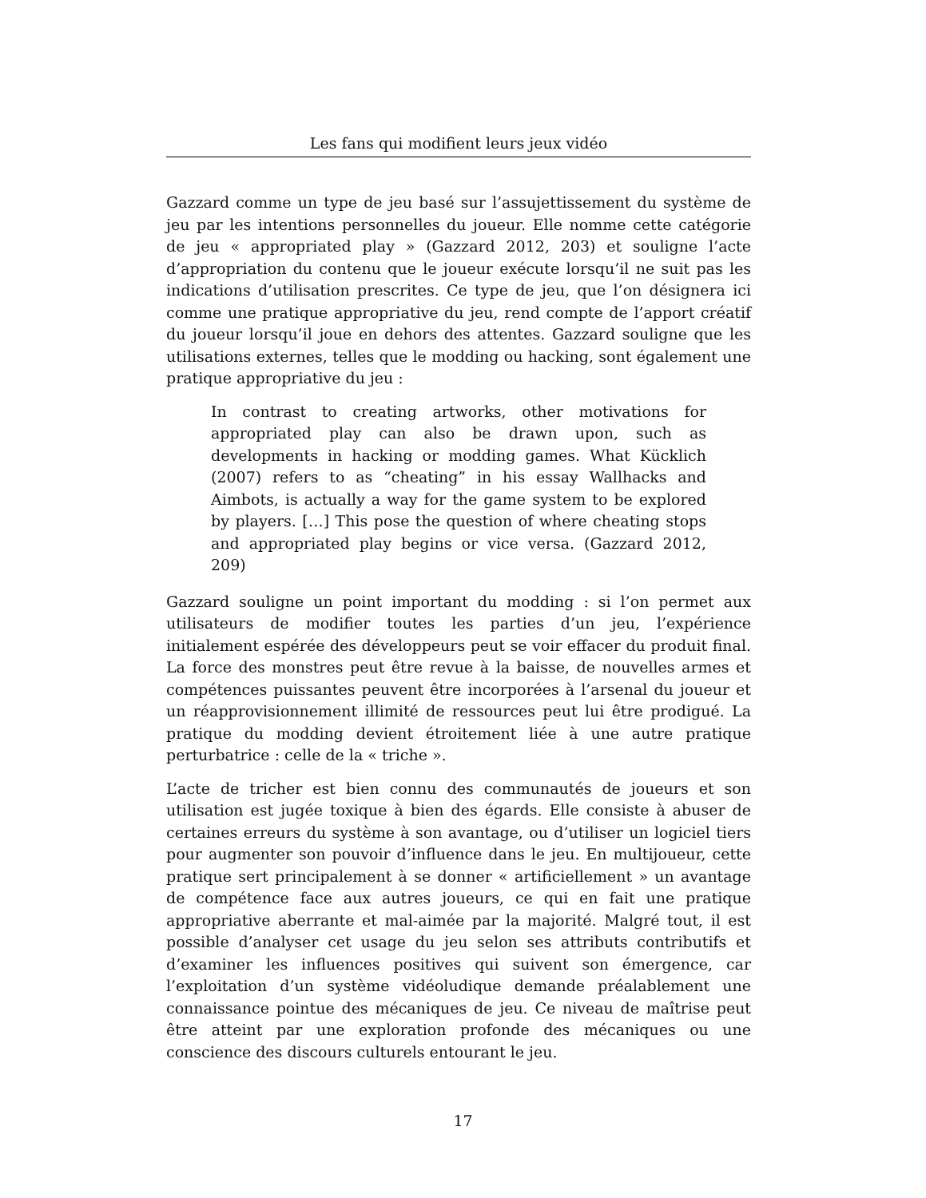Les fans qui modifient leurs jeux vidéo
Gazzard comme un type de jeu basé sur l’assujettissement du système de jeu par les intentions personnelles du joueur. Elle nomme cette catégorie de jeu « appropriated play » (Gazzard 2012, 203) et souligne l’acte d’appropriation du contenu que le joueur exécute lorsqu’il ne suit pas les indications d’utilisation prescrites. Ce type de jeu, que l’on désignera ici comme une pratique appropriative du jeu, rend compte de l’apport créatif du joueur lorsqu’il joue en dehors des attentes. Gazzard souligne que les utilisations externes, telles que le modding ou hacking, sont également une pratique appropriative du jeu :
In contrast to creating artworks, other motivations for appropriated play can also be drawn upon, such as developments in hacking or modding games. What Kücklich (2007) refers to as “cheating” in his essay Wallhacks and Aimbots, is actually a way for the game system to be explored by players. […] This pose the question of where cheating stops and appropriated play begins or vice versa. (Gazzard 2012, 209)
Gazzard souligne un point important du modding : si l’on permet aux utilisateurs de modifier toutes les parties d’un jeu, l’expérience initialement espérée des développeurs peut se voir effacer du produit final. La force des monstres peut être revue à la baisse, de nouvelles armes et compétences puissantes peuvent être incorporées à l’arsenal du joueur et un réapprovisionnement illimité de ressources peut lui être prodigué. La pratique du modding devient étroitement liée à une autre pratique perturbatrice : celle de la « triche ».
L’acte de tricher est bien connu des communautés de joueurs et son utilisation est jugée toxique à bien des égards. Elle consiste à abuser de certaines erreurs du système à son avantage, ou d’utiliser un logiciel tiers pour augmenter son pouvoir d’influence dans le jeu. En multijoueur, cette pratique sert principalement à se donner « artificiellement » un avantage de compétence face aux autres joueurs, ce qui en fait une pratique appropriative aberrante et mal-aimée par la majorité. Malgré tout, il est possible d’analyser cet usage du jeu selon ses attributs contributifs et d’examiner les influences positives qui suivent son émergence, car l’exploitation d’un système vidéoludique demande préalablement une connaissance pointue des mécaniques de jeu. Ce niveau de maîtrise peut être atteint par une exploration profonde des mécaniques ou une conscience des discours culturels entourant le jeu.
17